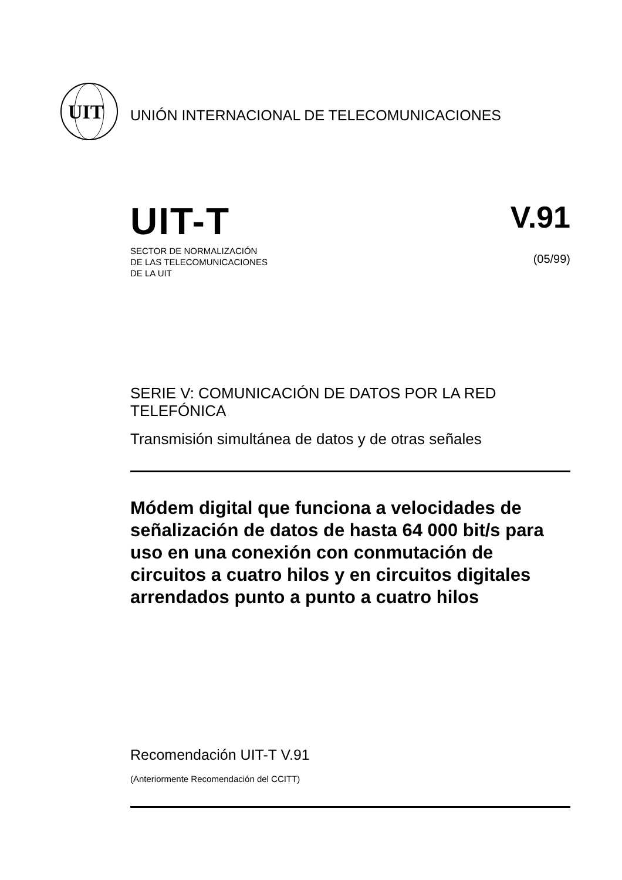UIT
UNIÓN INTERNACIONAL DE TELECOMUNICACIONES
UIT-T
SECTOR DE NORMALIZACIÓN
DE LAS TELECOMUNICACIONES
DE LA UIT
V.91
(05/99)
SERIE V: COMUNICACIÓN DE DATOS POR LA RED TELEFÓNICA
Transmisión simultánea de datos y de otras señales
Módem digital que funciona a velocidades de señalización de datos de hasta 64 000 bit/s para uso en una conexión con conmutación de circuitos a cuatro hilos y en circuitos digitales arrendados punto a punto a cuatro hilos
Recomendación UIT-T V.91
(Anteriormente Recomendación del CCITT)